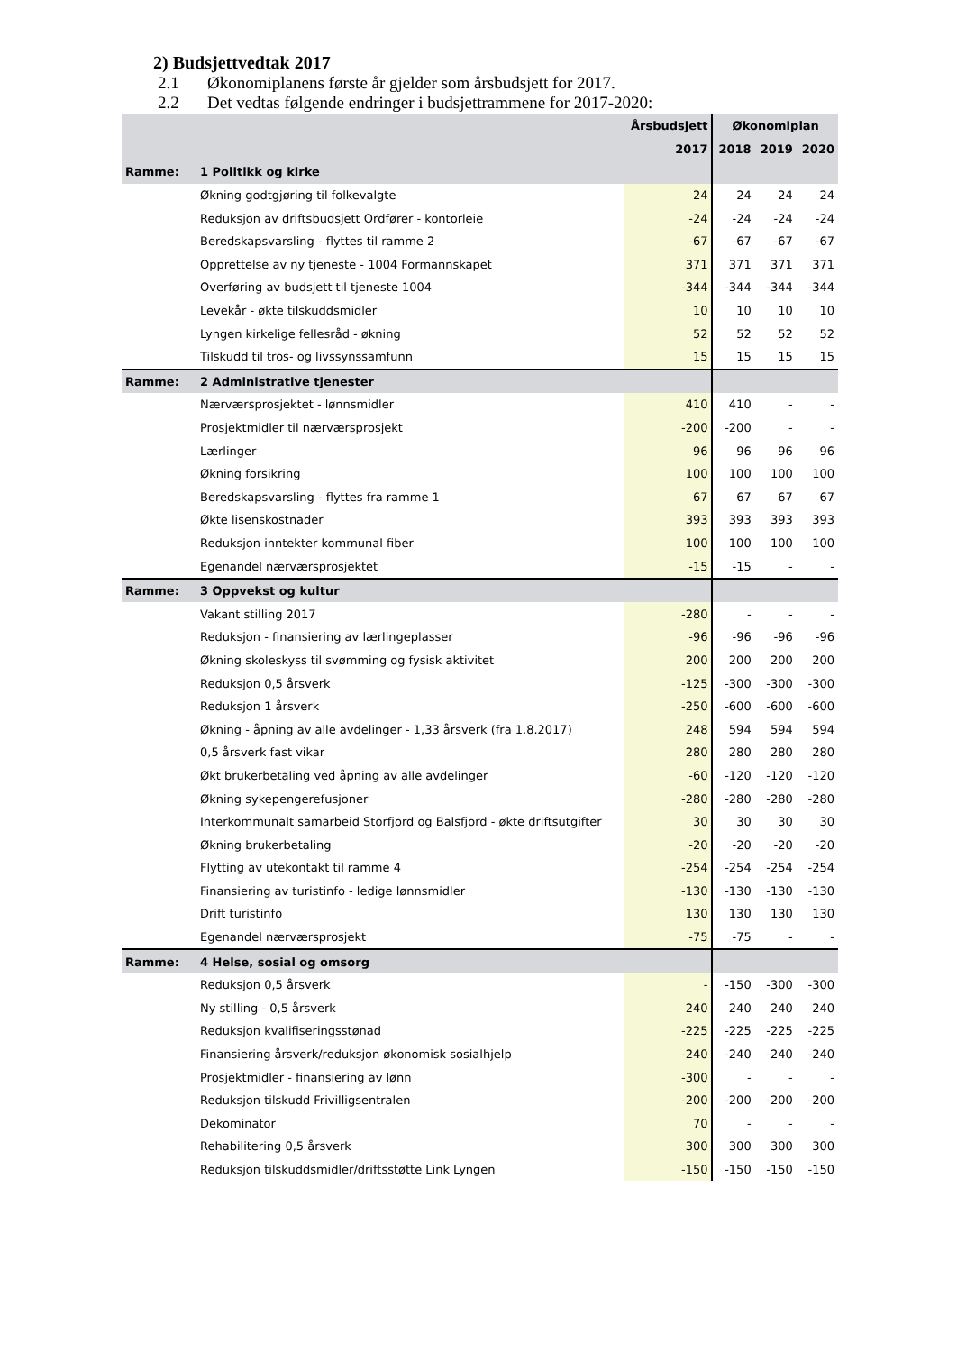2) Budsjettvedtak 2017
2.1 Økonomiplanens første år gjelder som årsbudsjett for 2017.
2.2 Det vedtas følgende endringer i budsjettrammene for 2017-2020:
| | | Årsbudsjett | Økonomiplan | | |
| | | 2017 | 2018 | 2019 | 2020 |
| Ramme: | 1 Politikk og kirke | | | | |
| | Økning godtgjøring til folkevalgte | 24 | 24 | 24 | 24 |
| | Reduksjon av driftsbudsjett Ordfører - kontorleie | -24 | -24 | -24 | -24 |
| | Beredskapsvarsling - flyttes til ramme 2 | -67 | -67 | -67 | -67 |
| | Opprettelse av ny tjeneste - 1004 Formannskapet | 371 | 371 | 371 | 371 |
| | Overføring av budsjett til tjeneste 1004 | -344 | -344 | -344 | -344 |
| | Levekår - økte tilskuddsmidler | 10 | 10 | 10 | 10 |
| | Lyngen kirkelige fellesråd - økning | 52 | 52 | 52 | 52 |
| | Tilskudd til tros- og livssynssamfunn | 15 | 15 | 15 | 15 |
| Ramme: | 2 Administrative tjenester | | | | |
| | Nærværsprosjektet - lønnsmidler | 410 | 410 | - | - |
| | Prosjektmidler til nærværsprosjekt | -200 | -200 | - | - |
| | Lærlinger | 96 | 96 | 96 | 96 |
| | Økning forsikring | 100 | 100 | 100 | 100 |
| | Beredskapsvarsling - flyttes fra ramme 1 | 67 | 67 | 67 | 67 |
| | Økte lisenskostnader | 393 | 393 | 393 | 393 |
| | Reduksjon inntekter kommunal fiber | 100 | 100 | 100 | 100 |
| | Egenandel nærværsprosjektet | -15 | -15 | - | - |
| Ramme: | 3 Oppvekst og kultur | | | | |
| | Vakant stilling 2017 | -280 | - | - | - |
| | Reduksjon - finansiering av lærlingeplasser | -96 | -96 | -96 | -96 |
| | Økning skoleskyss til svømming og fysisk aktivitet | 200 | 200 | 200 | 200 |
| | Reduksjon 0,5 årsverk | -125 | -300 | -300 | -300 |
| | Reduksjon 1 årsverk | -250 | -600 | -600 | -600 |
| | Økning - åpning av alle avdelinger - 1,33 årsverk (fra 1.8.2017) | 248 | 594 | 594 | 594 |
| | 0,5 årsverk fast vikar | 280 | 280 | 280 | 280 |
| | Økt brukerbetaling ved åpning av alle avdelinger | -60 | -120 | -120 | -120 |
| | Økning sykepengerefusjoner | -280 | -280 | -280 | -280 |
| | Interkommunalt samarbeid Storfjord og Balsfjord - økte driftsutgifter | 30 | 30 | 30 | 30 |
| | Økning brukerbetaling | -20 | -20 | -20 | -20 |
| | Flytting av utekontakt til ramme 4 | -254 | -254 | -254 | -254 |
| | Finansiering av turistinfo - ledige lønnsmidler | -130 | -130 | -130 | -130 |
| | Drift turistinfo | 130 | 130 | 130 | 130 |
| | Egenandel nærværsprosjekt | -75 | -75 | - | - |
| Ramme: | 4 Helse, sosial og omsorg | | | | |
| | Reduksjon 0,5 årsverk | - | -150 | -300 | -300 |
| | Ny stilling - 0,5 årsverk | 240 | 240 | 240 | 240 |
| | Reduksjon kvalifiseringsstønad | -225 | -225 | -225 | -225 |
| | Finansiering årsverk/reduksjon økonomisk sosialhjelp | -240 | -240 | -240 | -240 |
| | Prosjektmidler - finansiering av lønn | -300 | - | - | - |
| | Reduksjon tilskudd Frivilligsentralen | -200 | -200 | -200 | -200 |
| | Dekominator | 70 | - | - | - |
| | Rehabilitering 0,5 årsverk | 300 | 300 | 300 | 300 |
| | Reduksjon tilskuddsmidler/driftsstøtte Link Lyngen | -150 | -150 | -150 | -150 |